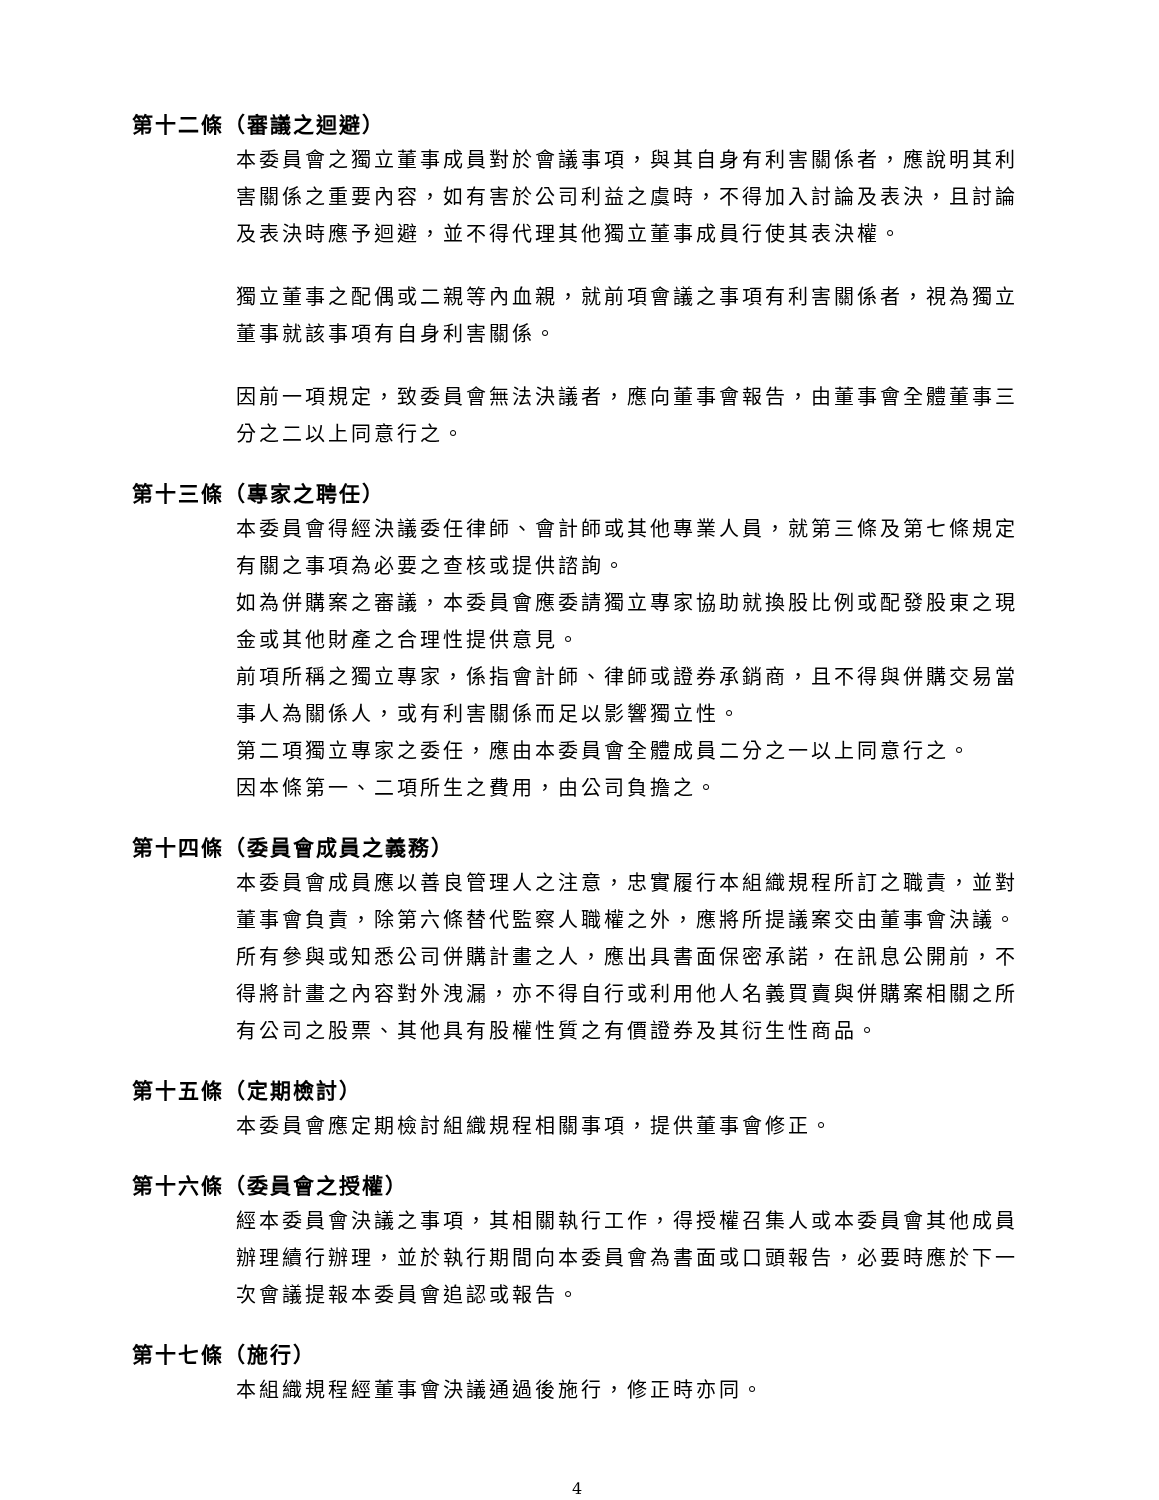第十二條（審議之迴避）
本委員會之獨立董事成員對於會議事項，與其自身有利害關係者，應說明其利害關係之重要內容，如有害於公司利益之虞時，不得加入討論及表決，且討論及表決時應予迴避，並不得代理其他獨立董事成員行使其表決權。
獨立董事之配偶或二親等內血親，就前項會議之事項有利害關係者，視為獨立董事就該事項有自身利害關係。
因前一項規定，致委員會無法決議者，應向董事會報告，由董事會全體董事三分之二以上同意行之。
第十三條（專家之聘任）
本委員會得經決議委任律師、會計師或其他專業人員，就第三條及第七條規定有關之事項為必要之查核或提供諮詢。
如為併購案之審議，本委員會應委請獨立專家協助就換股比例或配發股東之現金或其他財產之合理性提供意見。
前項所稱之獨立專家，係指會計師、律師或證券承銷商，且不得與併購交易當事人為關係人，或有利害關係而足以影響獨立性。
第二項獨立專家之委任，應由本委員會全體成員二分之一以上同意行之。
因本條第一、二項所生之費用，由公司負擔之。
第十四條（委員會成員之義務）
本委員會成員應以善良管理人之注意，忠實履行本組織規程所訂之職責，並對董事會負責，除第六條替代監察人職權之外，應將所提議案交由董事會決議。
所有參與或知悉公司併購計畫之人，應出具書面保密承諾，在訊息公開前，不得將計畫之內容對外洩漏，亦不得自行或利用他人名義買賣與併購案相關之所有公司之股票、其他具有股權性質之有價證券及其衍生性商品。
第十五條（定期檢討）
本委員會應定期檢討組織規程相關事項，提供董事會修正。
第十六條（委員會之授權）
經本委員會決議之事項，其相關執行工作，得授權召集人或本委員會其他成員辦理續行辦理，並於執行期間向本委員會為書面或口頭報告，必要時應於下一次會議提報本委員會追認或報告。
第十七條（施行）
本組織規程經董事會決議通過後施行，修正時亦同。
4